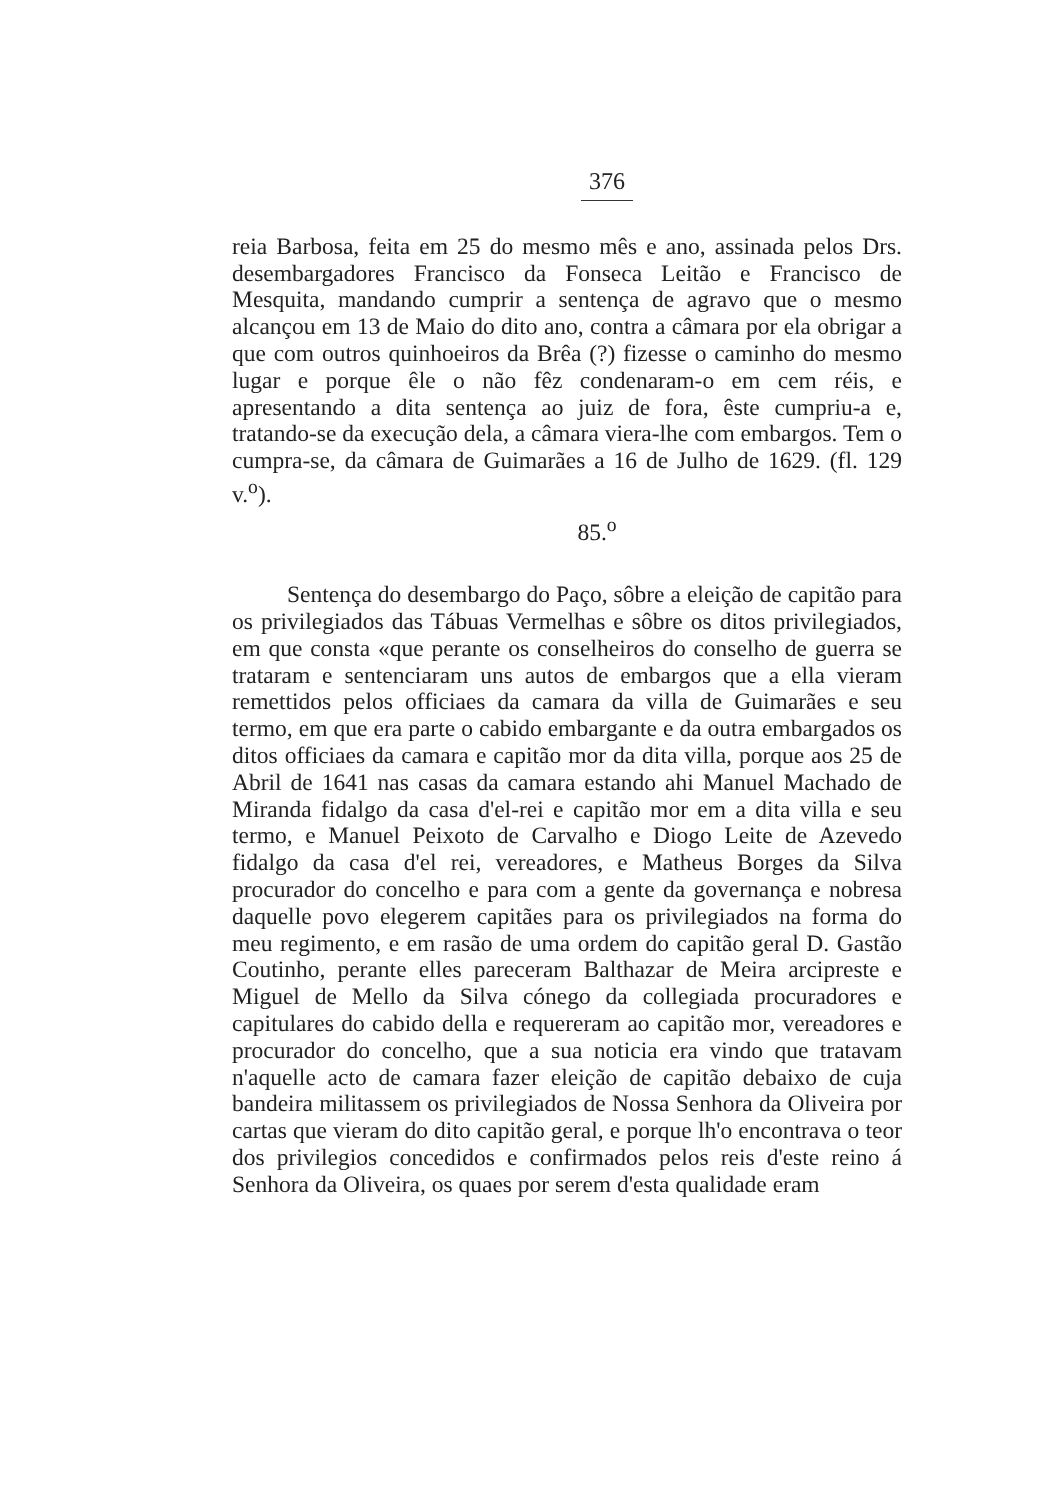376
reia Barbosa, feita em 25 do mesmo mês e ano, assinada pelos Drs. desembargadores Francisco da Fonseca Leitão e Francisco de Mesquita, mandando cumprir a sentença de agravo que o mesmo alcançou em 13 de Maio do dito ano, contra a câmara por ela obrigar a que com outros quinhoeiros da Brêa (?) fizesse o caminho do mesmo lugar e porque êle o não fêz condenaram-o em cem réis, e apresentando a dita sentença ao juiz de fora, êste cumpriu-a e, tratando-se da execução dela, a câmara viera-lhe com embargos. Tem o cumpra-se, da câmara de Guimarães a 16 de Julho de 1629. (fl. 129 v.<sup>o</sup>).
85.<sup>o</sup>
Sentença do desembargo do Paço, sôbre a eleição de capitão para os privilegiados das Tábuas Vermelhas e sôbre os ditos privilegiados, em que consta «que perante os conselheiros do conselho de guerra se trataram e sentenciaram uns autos de embargos que a ella vieram remettidos pelos officiaes da camara da villa de Guimarães e seu termo, em que era parte o cabido embargante e da outra embargados os ditos officiaes da camara e capitão mor da dita villa, porque aos 25 de Abril de 1641 nas casas da camara estando ahi Manuel Machado de Miranda fidalgo da casa d'el-rei e capitão mor em a dita villa e seu termo, e Manuel Peixoto de Carvalho e Diogo Leite de Azevedo fidalgo da casa d'el rei, vereadores, e Matheus Borges da Silva procurador do concelho e para com a gente da governança e nobresa daquelle povo elegerem capitães para os privilegiados na forma do meu regimento, e em rasão de uma ordem do capitão geral D. Gastão Coutinho, perante elles pareceram Balthazar de Meira arcipreste e Miguel de Mello da Silva cónego da collegiada procuradores e capitulares do cabido della e requereram ao capitão mor, vereadores e procurador do concelho, que a sua noticia era vindo que tratavam n'aquelle acto de camara fazer eleição de capitão debaixo de cuja bandeira militassem os privilegiados de Nossa Senhora da Oliveira por cartas que vieram do dito capitão geral, e porque lh'o encontrava o teor dos privilegios concedidos e confirmados pelos reis d'este reino á Senhora da Oliveira, os quaes por serem d'esta qualidade eram